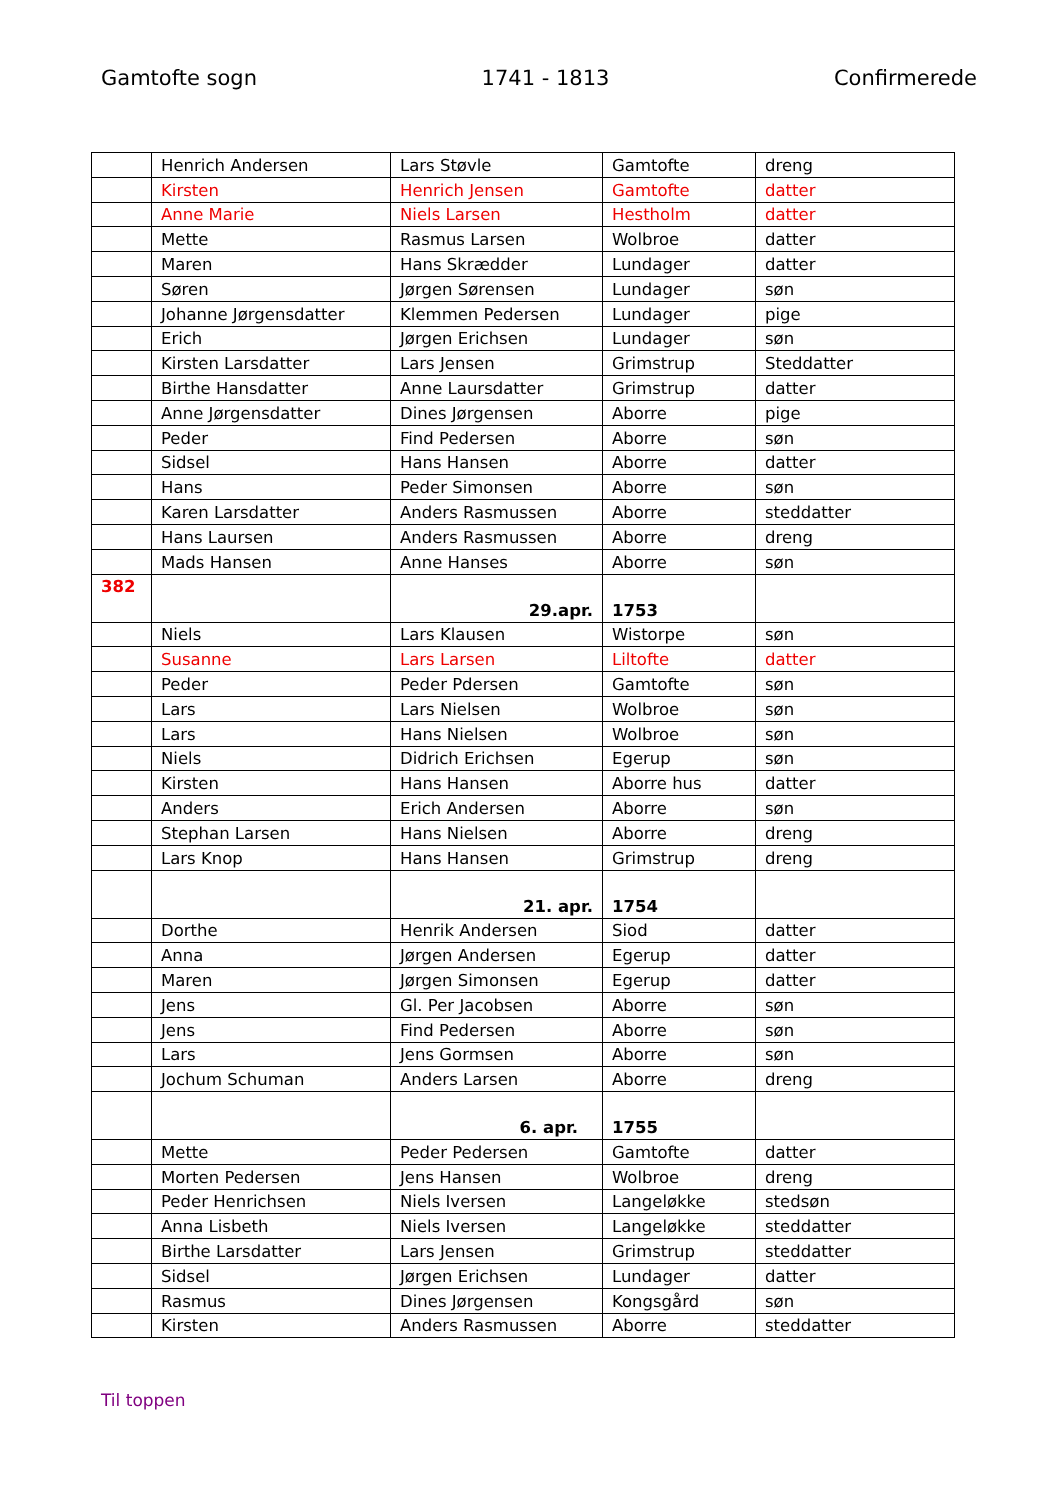Gamtofte sogn 1741 - 1813 Confirmerede
| | Henrich Andersen | Lars Støvle | Gamtofte | dreng |
| | Kirsten | Henrich Jensen | Gamtofte | datter |
| | Anne Marie | Niels Larsen | Hestholm | datter |
| | Mette | Rasmus Larsen | Wolbroe | datter |
| | Maren | Hans Skrædder | Lundager | datter |
| | Søren | Jørgen Sørensen | Lundager | søn |
| | Johanne Jørgensdatter | Klemmen Pedersen | Lundager | pige |
| | Erich | Jørgen Erichsen | Lundager | søn |
| | Kirsten Larsdatter | Lars Jensen | Grimstrup | Steddatter |
| | Birthe Hansdatter | Anne Laursdatter | Grimstrup | datter |
| | Anne Jørgensdatter | Dines Jørgensen | Aborre | pige |
| | Peder | Find Pedersen | Aborre | søn |
| | Sidsel | Hans Hansen | Aborre | datter |
| | Hans | Peder Simonsen | Aborre | søn |
| | Karen Larsdatter | Anders Rasmussen | Aborre | steddatter |
| | Hans Laursen | Anders Rasmussen | Aborre | dreng |
| | Mads Hansen | Anne Hanses | Aborre | søn |
| 382 | | 29.apr. | 1753 | |
| | Niels | Lars Klausen | Wistorpe | søn |
| | Susanne | Lars Larsen | Liltofte | datter |
| | Peder | Peder Pdersen | Gamtofte | søn |
| | Lars | Lars Nielsen | Wolbroe | søn |
| | Lars | Hans Nielsen | Wolbroe | søn |
| | Niels | Didrich Erichsen | Egerup | søn |
| | Kirsten | Hans Hansen | Aborre hus | datter |
| | Anders | Erich Andersen | Aborre | søn |
| | Stephan Larsen | Hans Nielsen | Aborre | dreng |
| | Lars Knop | Hans Hansen | Grimstrup | dreng |
| | | 21. apr. | 1754 | |
| | Dorthe | Henrik Andersen | Siod | datter |
| | Anna | Jørgen Andersen | Egerup | datter |
| | Maren | Jørgen Simonsen | Egerup | datter |
| | Jens | Gl. Per Jacobsen | Aborre | søn |
| | Jens | Find Pedersen | Aborre | søn |
| | Lars | Jens Gormsen | Aborre | søn |
| | Jochum Schuman | Anders Larsen | Aborre | dreng |
| | | 6. apr. | 1755 | |
| | Mette | Peder Pedersen | Gamtofte | datter |
| | Morten Pedersen | Jens Hansen | Wolbroe | dreng |
| | Peder Henrichsen | Niels Iversen | Langeløkke | stedsøn |
| | Anna Lisbeth | Niels Iversen | Langeløkke | steddatter |
| | Birthe Larsdatter | Lars Jensen | Grimstrup | steddatter |
| | Sidsel | Jørgen Erichsen | Lundager | datter |
| | Rasmus | Dines Jørgensen | Kongsgård | søn |
| | Kirsten | Anders Rasmussen | Aborre | steddatter |
Til toppen